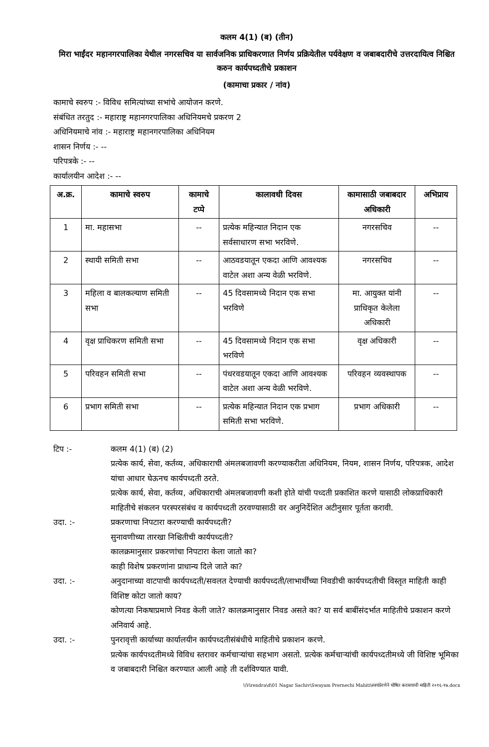कलम 4(1) (ब) (तीन)
मिरा भाईंदर महानगरपालिका येथील नगरसचिव या सार्वजनिक प्राधिकरणात निर्णय प्रक्रियेतील पर्यवेक्षण व जबाबदारीचे उत्तरदायित्व निश्चित करुन कार्यपध्दतीचे प्रकाशन
(कामाचा प्रकार / नांव)
कामाचे स्वरुप :- विविध समित्यांच्या सभांचे आयोजन करणे.
संबंधित तरतुद :- महाराष्ट्र महानगरपालिका अधिनियमचे प्रकरण 2
अधिनियमाचे नांव :- महाराष्ट्र महानगरपालिका अधिनियम
शासन निर्णय :- --
परिपत्रके :- --
कार्यालयीन आदेश :- --
| अ.क्र. | कामाचे स्वरुप | कामाचे टप्पे | कालावधी दिवस | कामासाठी जबाबदार अधिकारी | अभिप्राय |
| --- | --- | --- | --- | --- | --- |
| 1 | मा. महासभा | -- | प्रत्येक महिन्यात निदान एक सर्वसाधारण सभा भरविणे. | नगरसचिव | -- |
| 2 | स्थायी समिती सभा | -- | आठवडयातून एकदा आणि आवश्यक वाटेल अशा अन्य वेळी भरविणे. | नगरसचिव | -- |
| 3 | महिला व बालकल्याण समिती सभा | -- | 45 दिवसामध्ये निदान एक सभा भरविणे | मा. आयुक्त यांनी प्राधिकृत केलेला अधिकारी | -- |
| 4 | वृक्ष प्राधिकरण समिती सभा | -- | 45 दिवसामध्ये निदान एक सभा भरविणे | वृक्ष अधिकारी | -- |
| 5 | परिवहन समिती सभा | -- | पंधरवडयातून एकदा आणि आवश्यक वाटेल अशा अन्य वेळी भरविणे. | परिवहन व्यवस्थापक | -- |
| 6 | प्रभाग समिती सभा | -- | प्रत्येक महिन्यात निदान एक प्रभाग समिती सभा भरविणे. | प्रभाग अधिकारी | -- |
टिप :- कलम 4(1) (ब) (2)
प्रत्येक कार्य, सेवा, कर्तव्य, अधिकाराची अंमलबजावणी करण्याकरीता अधिनियम, नियम, शासन निर्णय, परिपत्रक, आदेश यांचा आधार घेऊनच कार्यपध्दती ठरते.
प्रत्येक कार्य, सेवा, कर्तव्य, अधिकाराची अंमलबजावणी कशी होते यांची पध्दती प्रकाशित करणे यासाठी लोकप्राधिकारी माहितीचे संकलन परस्परसंबंध व कार्यपध्दती ठरवण्यासाठी वर अनुनिर्देशित अटीनुसार पूर्तता करावी.
उदा. :- प्रकरणाचा निपटारा करण्याची कार्यपध्दती?
सुनावणीच्या तारखा निश्चितीची कार्यपध्दती?
कालक्रमानुसार प्रकरणांचा निपटारा केला जातो का?
काही विशेष प्रकरणांना प्राधान्य दिले जाते का?
उदा. :- अनुदानाच्या वाटपाची कार्यपध्दती/सवलत देण्याची कार्यपध्दती/लाभार्थींच्या निवडीची कार्यपध्दतीची विस्तृत माहिती काही विशिष्ट कोटा जातो काय?
कोणत्या निकषाप्रमाणे निवड केली जाते? कालक्रमानुसार निवड असते का? या सर्व बाबींसंदर्भात माहितीचे प्रकाशन करणे अनिवार्य आहे.
उदा. :- पुनरावृत्ती कार्याच्या कार्यालयीन कार्यपध्दतीसंबंधीचे माहितीचे प्रकाशन करणे.
प्रत्येक कार्यपध्दतीमध्ये विविध स्तरावर कर्मचाऱ्यांचा सहभाग असतो. प्रत्येक कर्मचाऱ्यांची कार्यपध्दतीमध्ये जी विशिष्ट भूमिका व जबाबदारी निश्चित करण्यात आली आहे ती दर्शविण्यात यावी.
\\Virendra\d\01 Nagar Sachiv\Swayam Prernechi Mahiti\स्वयंप्रेरणेने घोषित करावयाची माहिती २०१६-१७.docx